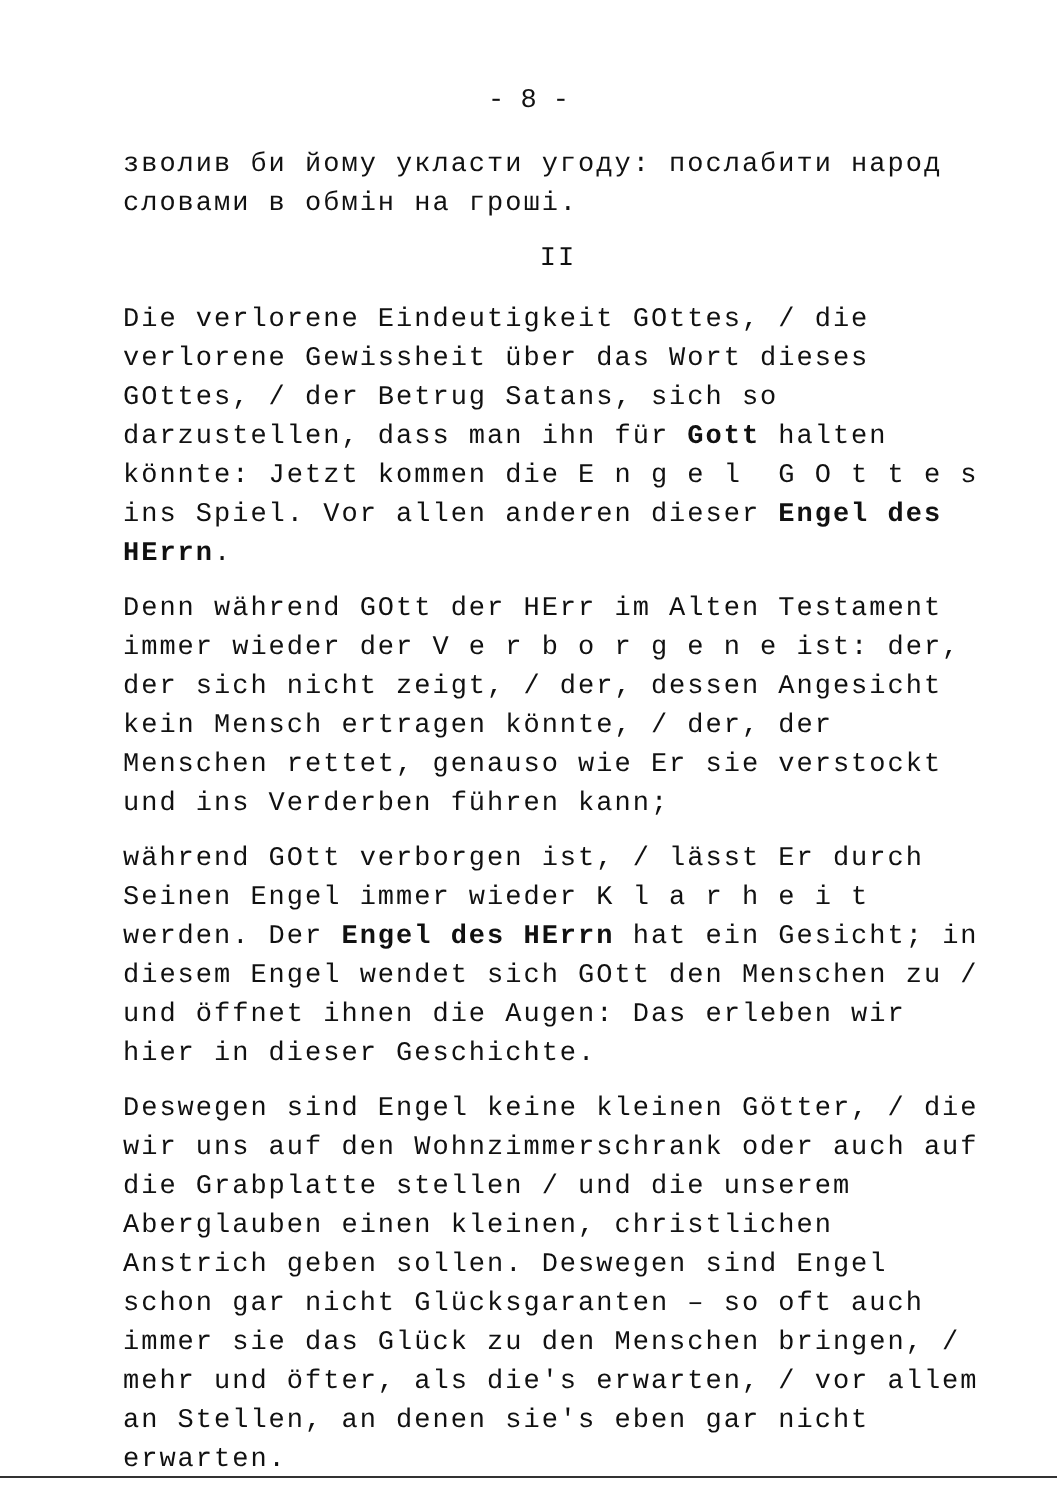- 8 -
зволив би йому укласти угоду: послабити народ словами в обмін на гроші.
II
Die verlorene Eindeutigkeit GOttes, / die verlorene Gewissheit über das Wort dieses GOttes, / der Betrug Satans, sich so darzustellen, dass man ihn für Gott halten könnte: Jetzt kommen die E n g e l G O t t e s ins Spiel. Vor allen anderen dieser Engel des HErrn.
Denn während GOtt der HErr im Alten Testament immer wieder der V e r b o r g e n e ist: der, der sich nicht zeigt, / der, dessen Angesicht kein Mensch ertragen könnte, / der, der Menschen rettet, genauso wie Er sie verstockt und ins Verderben führen kann;
während GOtt verborgen ist, / lässt Er durch Seinen Engel immer wieder K l a r h e i t werden. Der Engel des HErrn hat ein Gesicht; in diesem Engel wendet sich GOtt den Menschen zu / und öffnet ihnen die Augen: Das erleben wir hier in dieser Geschichte.
Deswegen sind Engel keine kleinen Götter, / die wir uns auf den Wohnzimmerschrank oder auch auf die Grabplatte stellen / und die unserem Aberglauben einen kleinen, christlichen Anstrich geben sollen. Deswegen sind Engel schon gar nicht Glücksgaranten – so oft auch immer sie das Glück zu den Menschen bringen, / mehr und öfter, als die's erwarten, / vor allem an Stellen, an denen sie's eben gar nicht erwarten.